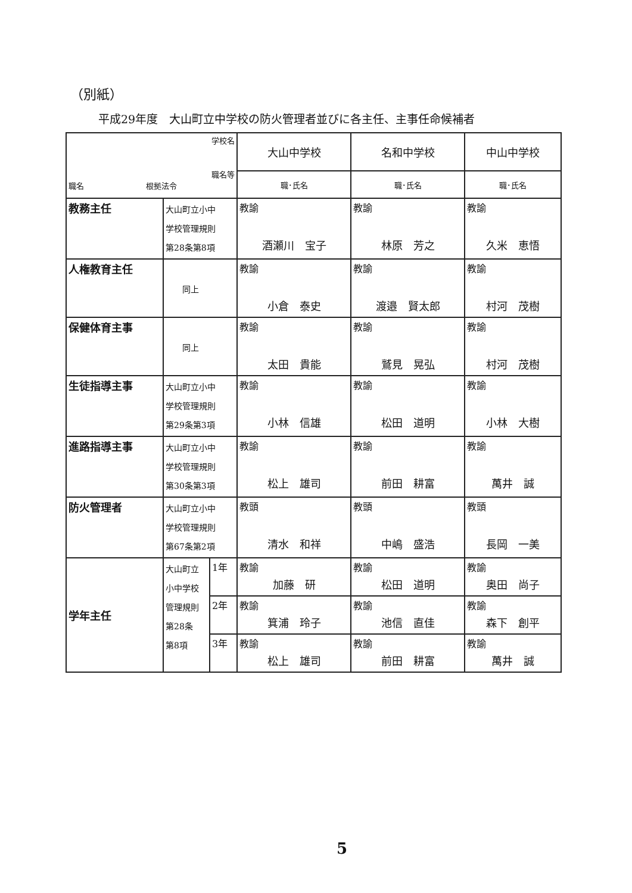（別紙）
平成29年度　大山町立中学校の防火管理者並びに各主任、主事任命候補者
| 学校名 職名等 職名 根拠法令 | | | 大山中学校 | 名和中学校 | 中山中学校 |
| --- | --- | --- | --- | --- | --- |
| | | | 職･氏名 | 職･氏名 | 職･氏名 |
| 教務主任 | 大山町立小中 学校管理規則 第28条第8項 | | 教諭 酒瀬川 宝子 | 教諭 林原 芳之 | 教諭 久米 恵悟 |
| 人権教育主任 | 同上 | | 教諭 小倉 泰史 | 教諭 渡邉 賢太郎 | 教諭 村河 茂樹 |
| 保健体育主事 | 同上 | | 教諭 太田 貴能 | 教諭 鷲見 晃弘 | 教諭 村河 茂樹 |
| 生徒指導主事 | 大山町立小中 学校管理規則 第29条第3項 | | 教諭 小林 信雄 | 教諭 松田 道明 | 教諭 小林 大樹 |
| 進路指導主事 | 大山町立小中 学校管理規則 第30条第3項 | | 教諭 松上 雄司 | 教諭 前田 耕富 | 教諭 萬井 誠 |
| 防火管理者 | 大山町立小中 学校管理規則 第67条第2項 | | 教頭 清水 和祥 | 教頭 中嶋 盛浩 | 教頭 長岡 一美 |
| 学年主任 | 大山町立 小中学校 管理規則 第28条 第8項 | 1年 | 教諭 加藤 研 | 教諭 松田 道明 | 教諭 奥田 尚子 |
| | | 2年 | 教諭 箕浦 玲子 | 教諭 池信 直佳 | 教諭 森下 創平 |
| | | 3年 | 教諭 松上 雄司 | 教諭 前田 耕富 | 教諭 萬井 誠 |
5